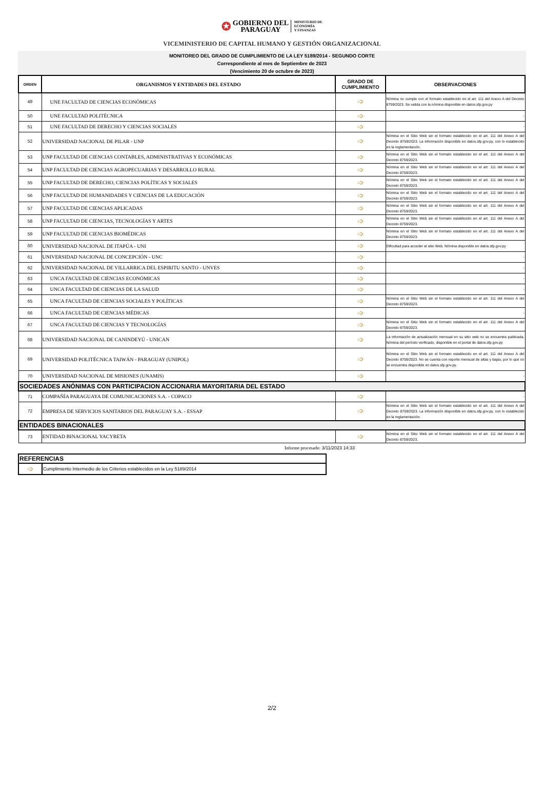✪ GOBIERNO DEL
PARAGUAY MINISTERIO DE
ECONOMÍA
Y FINANZAS
VICEMINISTERIO DE CAPITAL HUMANO Y GESTIÓN ORGANIZACIONAL
MONITOREO DEL GRADO DE CUMPLIMIENTO DE LA LEY 5189/2014 - SEGUNDO CORTE
Correspondiente al mes de Septiembre de 2023
(Vencimiento 20 de octubre de 2023)
| ORDEN | ORGANISMOS Y ENTIDADES DEL ESTADO | GRADO DE CUMPLIMIENTO | OBSERVACIONES |
| --- | --- | --- | --- |
| 49 | UNE FACULTAD DE CIENCIAS ECONÓMICAS | ➩ | Nómina no cumple con el formato establecido en el art. 111 del Anexo A del Decreto 8759/2023. Se valida con la nómina disponible en datos.sfp.gov.py |
| 50 | UNE FACULTAD POLITÉCNICA | ➩ | - |
| 51 | UNE FACULTAD DE DERECHO Y CIENCIAS SOCIALES | ➩ | - |
| 52 | UNIVERSIDAD NACIONAL DE PILAR - UNP | ➩ | Nómina en el Sitio Web sin el formato establecido en el art. 111 del Anexo A del Decreto 8759/2023. La información disponible en datos.sfp.gov.py, con lo establecido en la reglamentación. |
| 53 | UNP FACULTAD DE CIENCIAS CONTABLES, ADMINISTRATIVAS Y ECONÓMICAS | ➩ | Nómina en el Sitio Web sin el formato establecido en el art. 111 del Anexo A del Decreto 8759/2023. |
| 54 | UNP FACULTAD DE CIENCIAS AGROPECUARIAS Y DESARROLLO RURAL | ➩ | Nómina en el Sitio Web sin el formato establecido en el art. 111 del Anexo A del Decreto 8759/2023. |
| 55 | UNP FACULTAD DE DERECHO, CIENCIAS POLÍTICAS Y SOCIALES | ➩ | Nómina en el Sitio Web sin el formato establecido en el art. 111 del Anexo A del Decreto 8759/2023. |
| 56 | UNP FACULTAD DE HUMANIDADES Y CIENCIAS DE LA EDUCACIÓN | ➩ | Nómina en el Sitio Web sin el formato establecido en el art. 111 del Anexo A del Decreto 8759/2023. |
| 57 | UNP FACULTAD DE CIENCIAS APLICADAS | ➩ | Nómina en el Sitio Web sin el formato establecido en el art. 111 del Anexo A del Decreto 8759/2023. |
| 58 | UNP FACULTAD DE CIENCIAS, TECNOLOGÍAS Y ARTES | ➩ | Nómina en el Sitio Web sin el formato establecido en el art. 111 del Anexo A del Decreto 8759/2023. |
| 59 | UNP FACULTAD DE CIENCIAS BIOMÉDICAS | ➩ | Nómina en el Sitio Web sin el formato establecido en el art. 111 del Anexo A del Decreto 8759/2023. |
| 60 | UNIVERSIDAD NACIONAL DE ITAPÚA - UNI | ➩ | Dificultad para acceder al sitio Web. Nómina disponible en datos.sfp.gov.py |
| 61 | UNIVERSIDAD NACIONAL DE CONCEPCIÓN - UNC | ➩ | - |
| 62 | UNIVERSIDAD NACIONAL DE VILLARRICA DEL ESPIRITU SANTO - UNVES | ➩ | - |
| 63 | UNCA FACULTAD DE CIENCIAS ECONÓMICAS | ➩ | - |
| 64 | UNCA FACULTAD DE CIENCIAS DE LA SALUD | ➩ | - |
| 65 | UNCA FACULTAD DE CIENCIAS SOCIALES Y POLÍTICAS | ➩ | Nómina en el Sitio Web sin el formato establecido en el art. 111 del Anexo A del Decreto 8759/2023. |
| 66 | UNCA FACULTAD DE CIENCIAS MÉDICAS | ➩ | - |
| 67 | UNCA FACULTAD DE CIENCIAS Y TECNOLOGÍAS | ➩ | Nómina en el Sitio Web sin el formato establecido en el art. 111 del Anexo A del Decreto 8759/2023. |
| 68 | UNIVERSIDAD NACIONAL DE CANINDEYÚ - UNICAN | ➩ | La información de actualización mensual en su sitio web no se encuentra publicada. Nómina del período verificado, disponible en el portal de datos.sfp.gov.py |
| 69 | UNIVERSIDAD POLITÉCNICA TAIWÁN - PARAGUAY (UNIPOL) | ➩ | Nómina en el Sitio Web sin el formato establecido en el art. 111 del Anexo A del Decreto 8759/2023. No se cuenta con reporte mensual de altas y bajas, por lo que no se encuentra disponible en datos.sfp.gov.py. |
| 70 | UNIVERSIDAD NACIONAL DE MISIONES (UNAMIS) | ➩ | - |
| SOCIEDADES ANÓNIMAS CON PARTICIPACION ACCIONARIA MAYORITARIA DEL ESTADO | | | |
| 71 | COMPAÑÍA PARAGUAYA DE COMUNICACIONES S.A. - COPACO | ➩ | - |
| 72 | EMPRESA DE SERVICIOS SANITARIOS DEL PARAGUAY S.A. - ESSAP | ➩ | Nómina en el Sitio Web sin el formato establecido en el art. 111 del Anexo A del Decreto 8759/2023. La información disponible en datos.sfp.gov.py, con lo establecido en la reglamentación. |
| ENTIDADES BINACIONALES | | | |
| 73 | ENTIDAD BINACIONAL YACYRETA | ➩ | Nómina en el Sitio Web sin el formato establecido en el art. 111 del Anexo A del Decreto 8759/2023. |
Informe procesado: 3/11/2023 14:33
| REFERENCIAS | |
| ➩ | Cumplimiento Intermedio de los Criterios establecidos en la Ley 5189/2014 |
2/2